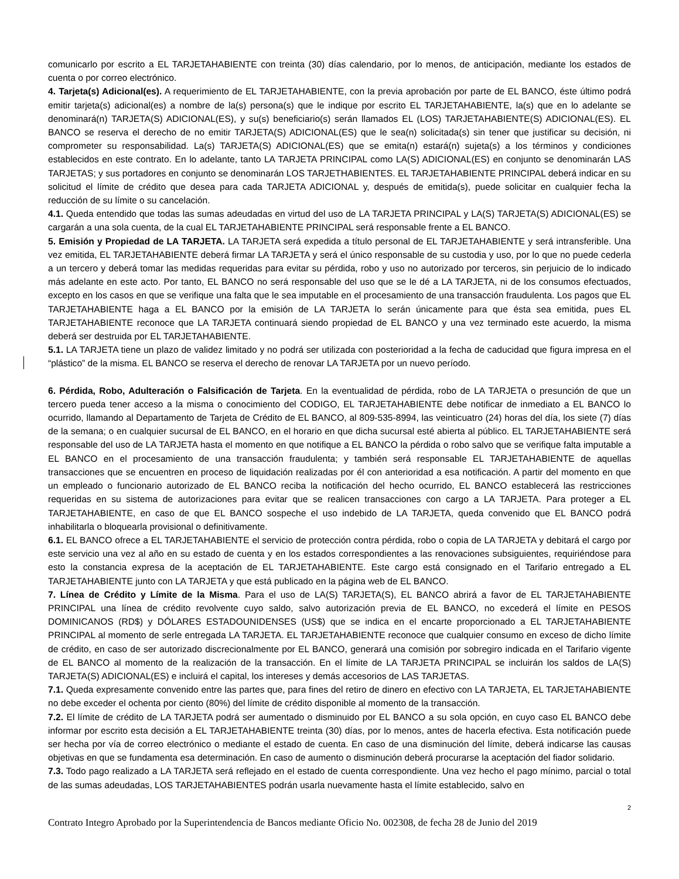comunicarlo por escrito a EL TARJETAHABIENTE con treinta (30) días calendario, por lo menos, de anticipación, mediante los estados de cuenta o por correo electrónico.
4. Tarjeta(s) Adicional(es). A requerimiento de EL TARJETAHABIENTE, con la previa aprobación por parte de EL BANCO, éste último podrá emitir tarjeta(s) adicional(es) a nombre de la(s) persona(s) que le indique por escrito EL TARJETAHABIENTE, la(s) que en lo adelante se denominará(n) TARJETA(S) ADICIONAL(ES), y su(s) beneficiario(s) serán llamados EL (LOS) TARJETAHABIENTE(S) ADICIONAL(ES). EL BANCO se reserva el derecho de no emitir TARJETA(S) ADICIONAL(ES) que le sea(n) solicitada(s) sin tener que justificar su decisión, ni comprometer su responsabilidad. La(s) TARJETA(S) ADICIONAL(ES) que se emita(n) estará(n) sujeta(s) a los términos y condiciones establecidos en este contrato. En lo adelante, tanto LA TARJETA PRINCIPAL como LA(S) ADICIONAL(ES) en conjunto se denominarán LAS TARJETAS; y sus portadores en conjunto se denominarán LOS TARJETHABIENTES. EL TARJETAHABIENTE PRINCIPAL deberá indicar en su solicitud el límite de crédito que desea para cada TARJETA ADICIONAL y, después de emitida(s), puede solicitar en cualquier fecha la reducción de su límite o su cancelación.
4.1. Queda entendido que todas las sumas adeudadas en virtud del uso de LA TARJETA PRINCIPAL y LA(S) TARJETA(S) ADICIONAL(ES) se cargarán a una sola cuenta, de la cual EL TARJETAHABIENTE PRINCIPAL será responsable frente a EL BANCO.
5. Emisión y Propiedad de LA TARJETA. LA TARJETA será expedida a título personal de EL TARJETAHABIENTE y será intransferible. Una vez emitida, EL TARJETAHABIENTE deberá firmar LA TARJETA y será el único responsable de su custodia y uso, por lo que no puede cederla a un tercero y deberá tomar las medidas requeridas para evitar su pérdida, robo y uso no autorizado por terceros, sin perjuicio de lo indicado más adelante en este acto. Por tanto, EL BANCO no será responsable del uso que se le dé a LA TARJETA, ni de los consumos efectuados, excepto en los casos en que se verifique una falta que le sea imputable en el procesamiento de una transacción fraudulenta. Los pagos que EL TARJETAHABIENTE haga a EL BANCO por la emisión de LA TARJETA lo serán únicamente para que ésta sea emitida, pues EL TARJETAHABIENTE reconoce que LA TARJETA continuará siendo propiedad de EL BANCO y una vez terminado este acuerdo, la misma deberá ser destruida por EL TARJETAHABIENTE.
5.1. LA TARJETA tiene un plazo de validez limitado y no podrá ser utilizada con posterioridad a la fecha de caducidad que figura impresa en el “plástico” de la misma. EL BANCO se reserva el derecho de renovar LA TARJETA por un nuevo período.
6. Pérdida, Robo, Adulteración o Falsificación de Tarjeta. En la eventualidad de pérdida, robo de LA TARJETA o presunción de que un tercero pueda tener acceso a la misma o conocimiento del CODIGO, EL TARJETAHABIENTE debe notificar de inmediato a EL BANCO lo ocurrido, llamando al Departamento de Tarjeta de Crédito de EL BANCO, al 809-535-8994, las veinticuatro (24) horas del día, los siete (7) días de la semana; o en cualquier sucursal de EL BANCO, en el horario en que dicha sucursal esté abierta al público. EL TARJETAHABIENTE será responsable del uso de LA TARJETA hasta el momento en que notifique a EL BANCO la pérdida o robo salvo que se verifique falta imputable a EL BANCO en el procesamiento de una transacción fraudulenta; y también será responsable EL TARJETAHABIENTE de aquellas transacciones que se encuentren en proceso de liquidación realizadas por él con anterioridad a esa notificación. A partir del momento en que un empleado o funcionario autorizado de EL BANCO reciba la notificación del hecho ocurrido, EL BANCO establecerá las restricciones requeridas en su sistema de autorizaciones para evitar que se realicen transacciones con cargo a LA TARJETA. Para proteger a EL TARJETAHABIENTE, en caso de que EL BANCO sospeche el uso indebido de LA TARJETA, queda convenido que EL BANCO podrá inhabilitarla o bloquearla provisional o definitivamente.
6.1. EL BANCO ofrece a EL TARJETAHABIENTE el servicio de protección contra pérdida, robo o copia de LA TARJETA y debitará el cargo por este servicio una vez al año en su estado de cuenta y en los estados correspondientes a las renovaciones subsiguientes, requiriéndose para esto la constancia expresa de la aceptación de EL TARJETAHABIENTE. Este cargo está consignado en el Tarifario entregado a EL TARJETAHABIENTE junto con LA TARJETA y que está publicado en la página web de EL BANCO.
7. Línea de Crédito y Límite de la Misma. Para el uso de LA(S) TARJETA(S), EL BANCO abrirá a favor de EL TARJETAHABIENTE PRINCIPAL una línea de crédito revolvente cuyo saldo, salvo autorización previa de EL BANCO, no excederá el límite en PESOS DOMINICANOS (RD$) y DÓLARES ESTADOUNIDENSES (US$) que se indica en el encarte proporcionado a EL TARJETAHABIENTE PRINCIPAL al momento de serle entregada LA TARJETA. EL TARJETAHABIENTE reconoce que cualquier consumo en exceso de dicho límite de crédito, en caso de ser autorizado discrecionalmente por EL BANCO, generará una comisión por sobregiro indicada en el Tarifario vigente de EL BANCO al momento de la realización de la transacción. En el límite de LA TARJETA PRINCIPAL se incluirán los saldos de LA(S) TARJETA(S) ADICIONAL(ES) e incluirá el capital, los intereses y demás accesorios de LAS TARJETAS.
7.1. Queda expresamente convenido entre las partes que, para fines del retiro de dinero en efectivo con LA TARJETA, EL TARJETAHABIENTE no debe exceder el ochenta por ciento (80%) del límite de crédito disponible al momento de la transacción.
7.2. El límite de crédito de LA TARJETA podrá ser aumentado o disminuido por EL BANCO a su sola opción, en cuyo caso EL BANCO debe informar por escrito esta decisión a EL TARJETAHABIENTE treinta (30) días, por lo menos, antes de hacerla efectiva. Esta notificación puede ser hecha por vía de correo electrónico o mediante el estado de cuenta. En caso de una disminución del límite, deberá indicarse las causas objetivas en que se fundamenta esa determinación. En caso de aumento o disminución deberá procurarse la aceptación del fiador solidario.
7.3. Todo pago realizado a LA TARJETA será reflejado en el estado de cuenta correspondiente. Una vez hecho el pago mínimo, parcial o total de las sumas adeudadas, LOS TARJETAHABIENTES podrán usarla nuevamente hasta el límite establecido, salvo en
2
Contrato Integro Aprobado por la Superintendencia de Bancos mediante Oficio No. 002308, de fecha 28 de Junio del 2019